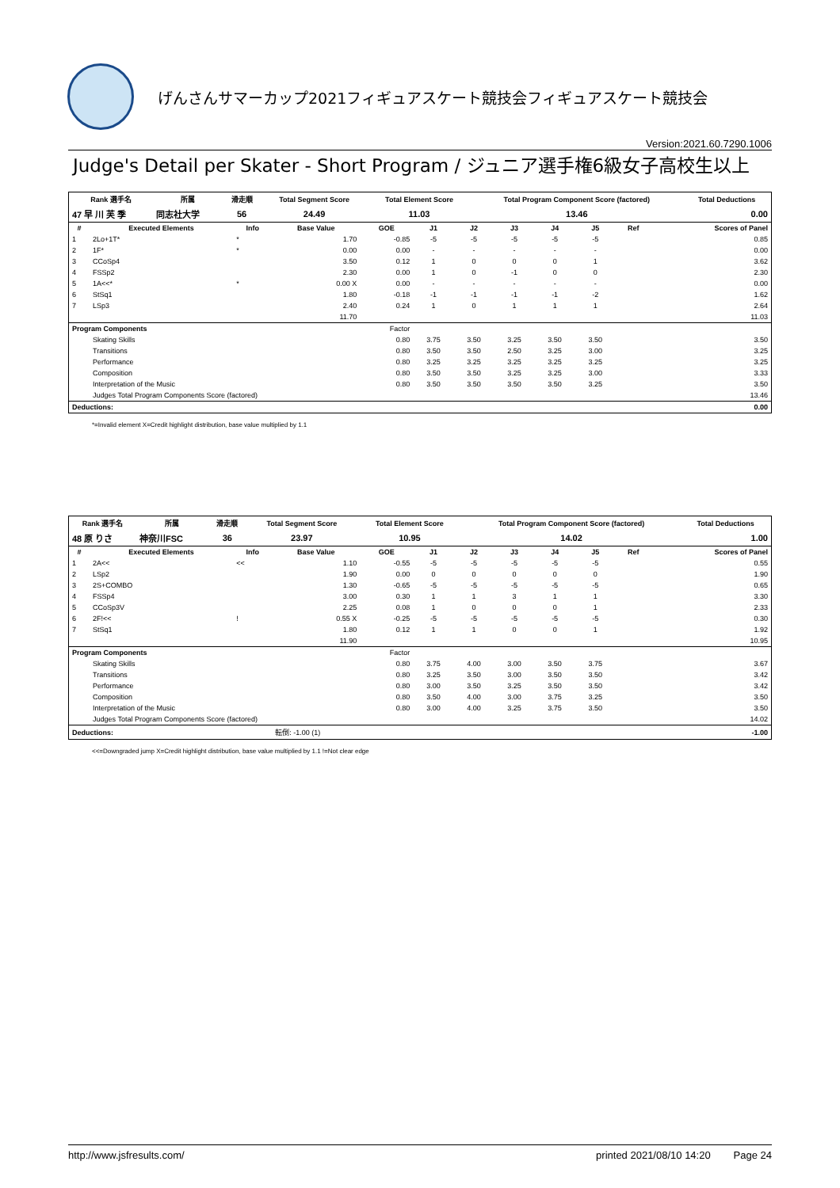げんさんサマーカップ2021フィギュアスケート競技会フィギュアスケート競技会
Version:2021.60.7290.1006
Judge's Detail per Skater - Short Program / ジュニア選手権6級女子高校生以上
| Rank 選手名 | 所属 | 滑走順 | Total Segment Score | Total Element Score | Total Program Component Score (factored) | Total Deductions |
| --- | --- | --- | --- | --- | --- | --- |
| 47 早 川 芙 季 | 同志社大学 | 56 | 24.49 | 11.03 | 13.46 | 0.00 |
| # | Executed Elements | Info | Base Value | GOE | J1 | J2 | J3 | J4 | J5 | Ref | Scores of Panel |
| --- | --- | --- | --- | --- | --- | --- | --- | --- | --- | --- | --- |
| 1 | 2Lo+1T* | * | 1.70 | -0.85 | -5 | -5 | -5 | -5 | -5 | | 0.85 |
| 2 | 1F* | * | 0.00 | 0.00 | - | - | - | - | - | | 0.00 |
| 3 | CCoSp4 | | 3.50 | 0.12 | 1 | 0 | 0 | 0 | 1 | | 3.62 |
| 4 | FSSp2 | | 2.30 | 0.00 | 1 | 0 | -1 | 0 | 0 | | 2.30 |
| 5 | 1A<<* | * | 0.00 X | 0.00 | - | - | - | - | - | | 0.00 |
| 6 | StSq1 | | 1.80 | -0.18 | -1 | -1 | -1 | -1 | -2 | | 1.62 |
| 7 | LSp3 | | 2.40 | 0.24 | 1 | 0 | 1 | 1 | 1 | | 2.64 |
| | | | 11.70 | | | | | | | | 11.03 |
| Program Components | | | | Factor | | | | | | | |
| | Skating Skills | | | 0.80 | 3.75 | 3.50 | 3.25 | 3.50 | 3.50 | | 3.50 |
| | Transitions | | | 0.80 | 3.50 | 3.50 | 2.50 | 3.25 | 3.00 | | 3.25 |
| | Performance | | | 0.80 | 3.25 | 3.25 | 3.25 | 3.25 | 3.25 | | 3.25 |
| | Composition | | | 0.80 | 3.50 | 3.50 | 3.25 | 3.25 | 3.00 | | 3.33 |
| | Interpretation of the Music | | | 0.80 | 3.50 | 3.50 | 3.50 | 3.50 | 3.25 | | 3.50 |
| | Judges Total Program Components Score (factored) | | | | | | | | | | 13.46 |
| Deductions: | | | | | | | | | | | 0.00 |
*=Invalid element X=Credit highlight distribution, base value multiplied by 1.1
| Rank 選手名 | 所属 | 滑走順 | Total Segment Score | Total Element Score | Total Program Component Score (factored) | Total Deductions |
| --- | --- | --- | --- | --- | --- | --- |
| 48 原 りさ | 神奈川FSC | 36 | 23.97 | 10.95 | 14.02 | 1.00 |
| # | Executed Elements | Info | Base Value | GOE | J1 | J2 | J3 | J4 | J5 | Ref | Scores of Panel |
| --- | --- | --- | --- | --- | --- | --- | --- | --- | --- | --- | --- |
| 1 | 2A<< | << | 1.10 | -0.55 | -5 | -5 | -5 | -5 | -5 | | 0.55 |
| 2 | LSp2 | | 1.90 | 0.00 | 0 | 0 | 0 | 0 | 0 | | 1.90 |
| 3 | 2S+COMBO | | 1.30 | -0.65 | -5 | -5 | -5 | -5 | -5 | | 0.65 |
| 4 | FSSp4 | | 3.00 | 0.30 | 1 | 1 | 3 | 1 | 1 | | 3.30 |
| 5 | CCoSp3V | | 2.25 | 0.08 | 1 | 0 | 0 | 0 | 1 | | 2.33 |
| 6 | 2F!<< | ! | 0.55 X | -0.25 | -5 | -5 | -5 | -5 | -5 | | 0.30 |
| 7 | StSq1 | | 1.80 | 0.12 | 1 | 1 | 0 | 0 | 1 | | 1.92 |
| | | | 11.90 | | | | | | | | 10.95 |
| Program Components | | | | Factor | | | | | | | |
| | Skating Skills | | | 0.80 | 3.75 | 4.00 | 3.00 | 3.50 | 3.75 | | 3.67 |
| | Transitions | | | 0.80 | 3.25 | 3.50 | 3.00 | 3.50 | 3.50 | | 3.42 |
| | Performance | | | 0.80 | 3.00 | 3.50 | 3.25 | 3.50 | 3.50 | | 3.42 |
| | Composition | | | 0.80 | 3.50 | 4.00 | 3.00 | 3.75 | 3.25 | | 3.50 |
| | Interpretation of the Music | | | 0.80 | 3.00 | 4.00 | 3.25 | 3.75 | 3.50 | | 3.50 |
| | Judges Total Program Components Score (factored) | | | | | | | | | | 14.02 |
| Deductions: | | | 転倒: -1.00 (1) | | | | | | | | -1.00 |
<<=Downgraded jump X=Credit highlight distribution, base value multiplied by 1.1 !=Not clear edge
http://www.jsfresults.com/ printed 2021/08/10 14:20 Page 24